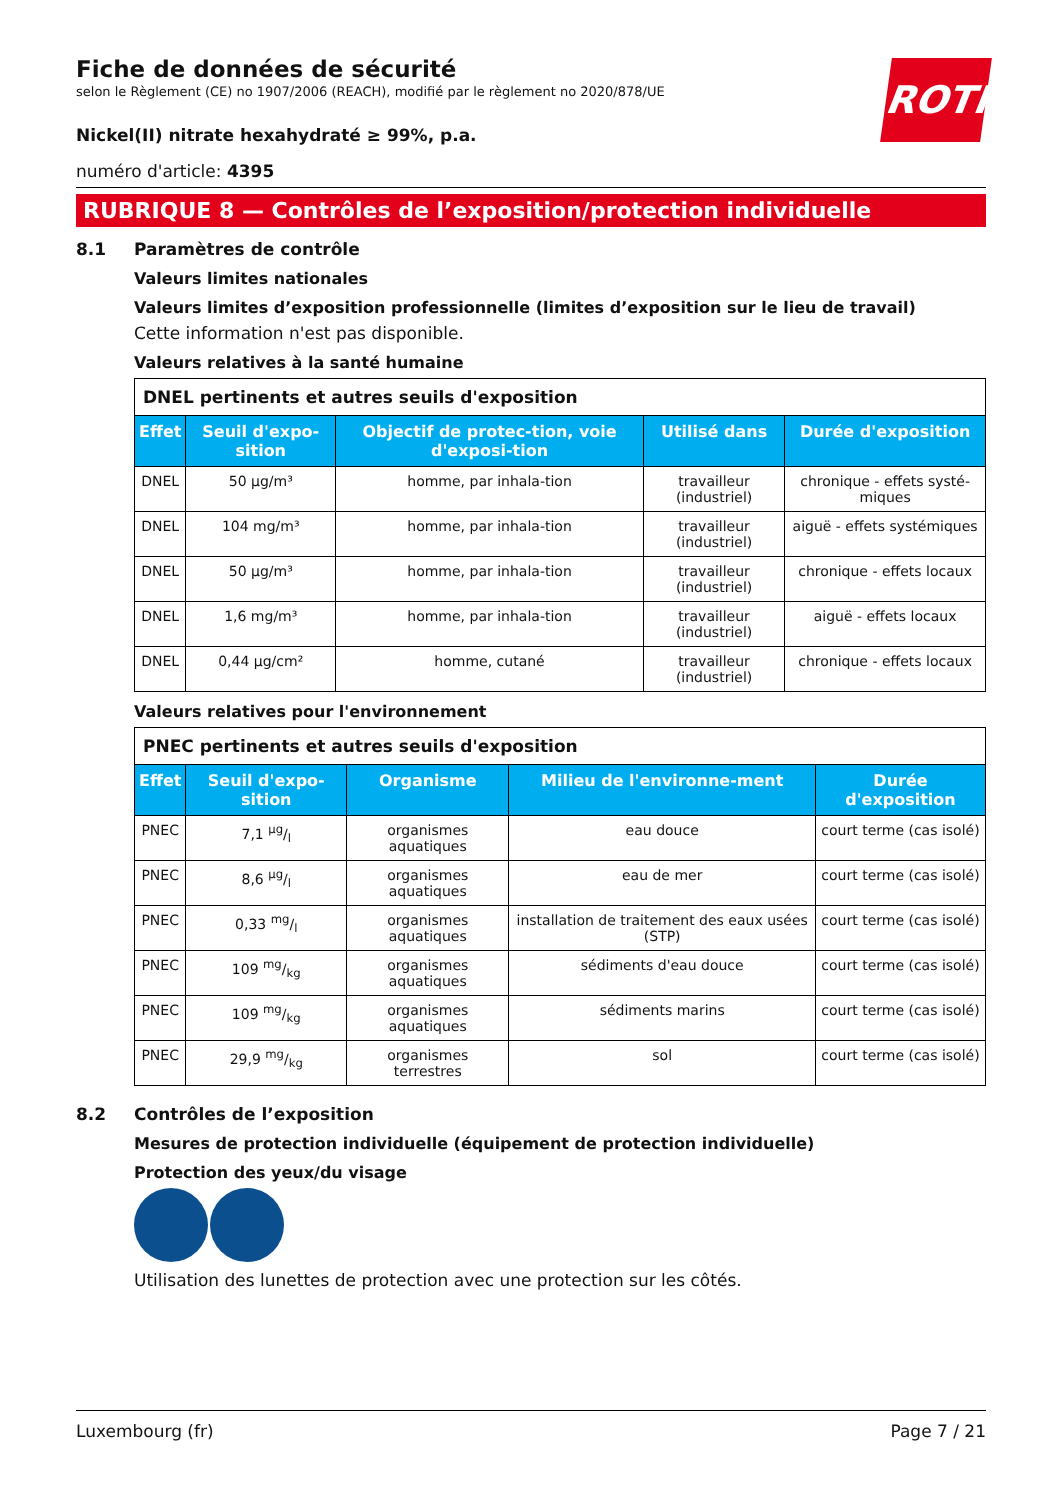ROTH
Fiche de données de sécurité
selon le Règlement (CE) no 1907/2006 (REACH), modifié par le règlement no 2020/878/UE
Nickel(II) nitrate hexahydraté ≥ 99%, p.a.
numéro d'article: 4395
RUBRIQUE 8 — Contrôles de l’exposition/protection individuelle
8.1 Paramètres de contrôle
Valeurs limites nationales
Valeurs limites d’exposition professionnelle (limites d’exposition sur le lieu de travail)
Cette information n'est pas disponible.
Valeurs relatives à la santé humaine
| DNEL pertinents et autres seuils d'exposition | | | | |
| Effet | Seuil d'expo-sition | Objectif de protec-tion, voie d'exposi-tion | Utilisé dans | Durée d'exposition |
| DNEL | 50 µg/m³ | homme, par inhala-tion | travailleur (industriel) | chronique - effets systé-miques |
| DNEL | 104 mg/m³ | homme, par inhala-tion | travailleur (industriel) | aiguë - effets systémiques |
| DNEL | 50 µg/m³ | homme, par inhala-tion | travailleur (industriel) | chronique - effets locaux |
| DNEL | 1,6 mg/m³ | homme, par inhala-tion | travailleur (industriel) | aiguë - effets locaux |
| DNEL | 0,44 µg/cm² | homme, cutané | travailleur (industriel) | chronique - effets locaux |
Valeurs relatives pour l'environnement
| PNEC pertinents et autres seuils d'exposition | | | | |
| Effet | Seuil d'expo-sition | Organisme | Milieu de l'environne-ment | Durée d'exposition |
| PNEC | 7,1 µg/l | organismes aquatiques | eau douce | court terme (cas isolé) |
| PNEC | 8,6 µg/l | organismes aquatiques | eau de mer | court terme (cas isolé) |
| PNEC | 0,33 mg/l | organismes aquatiques | installation de traitement des eaux usées (STP) | court terme (cas isolé) |
| PNEC | 109 mg/kg | organismes aquatiques | sédiments d'eau douce | court terme (cas isolé) |
| PNEC | 109 mg/kg | organismes aquatiques | sédiments marins | court terme (cas isolé) |
| PNEC | 29,9 mg/kg | organismes terrestres | sol | court terme (cas isolé) |
8.2 Contrôles de l’exposition
Mesures de protection individuelle (équipement de protection individuelle)
Protection des yeux/du visage
Utilisation des lunettes de protection avec une protection sur les côtés.
Luxembourg (fr) Page 7 / 21